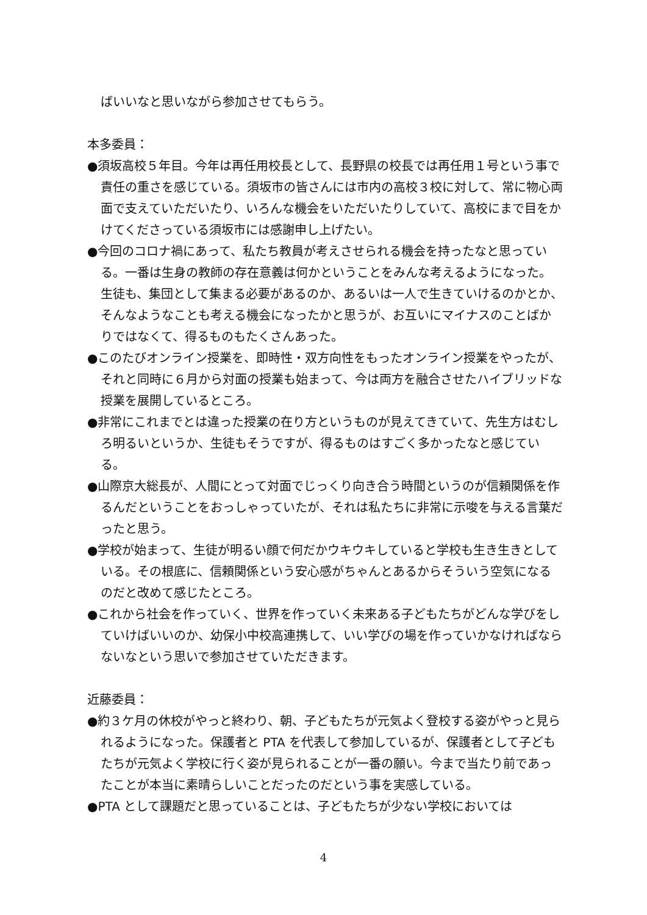ばいいなと思いながら参加させてもらう。
本多委員：
●須坂高校５年目。今年は再任用校長として、長野県の校長では再任用１号という事で責任の重さを感じている。須坂市の皆さんには市内の高校３校に対して、常に物心両面で支えていただいたり、いろんな機会をいただいたりしていて、高校にまで目をかけてくださっている須坂市には感謝申し上げたい。
●今回のコロナ禍にあって、私たち教員が考えさせられる機会を持ったなと思っている。一番は生身の教師の存在意義は何かということをみんな考えるようになった。生徒も、集団として集まる必要があるのか、あるいは一人で生きていけるのかとか、そんなようなことも考える機会になったかと思うが、お互いにマイナスのことばかりではなくて、得るものもたくさんあった。
●このたびオンライン授業を、即時性・双方向性をもったオンライン授業をやったが、それと同時に６月から対面の授業も始まって、今は両方を融合させたハイブリッドな授業を展開しているところ。
●非常にこれまでとは違った授業の在り方というものが見えてきていて、先生方はむしろ明るいというか、生徒もそうですが、得るものはすごく多かったなと感じている。
●山際京大総長が、人間にとって対面でじっくり向き合う時間というのが信頼関係を作るんだということをおっしゃっていたが、それは私たちに非常に示唆を与える言葉だったと思う。
●学校が始まって、生徒が明るい顔で何だかウキウキしていると学校も生き生きとしている。その根底に、信頼関係という安心感がちゃんとあるからそういう空気になるのだと改めて感じたところ。
●これから社会を作っていく、世界を作っていく未来ある子どもたちがどんな学びをしていけばいいのか、幼保小中校高連携して、いい学びの場を作っていかなければならないなという思いで参加させていただきます。
近藤委員：
●約３ケ月の休校がやっと終わり、朝、子どもたちが元気よく登校する姿がやっと見られるようになった。保護者と PTA を代表して参加しているが、保護者として子どもたちが元気よく学校に行く姿が見られることが一番の願い。今まで当たり前であったことが本当に素晴らしいことだったのだという事を実感している。
●PTA として課題だと思っていることは、子どもたちが少ない学校においては
4